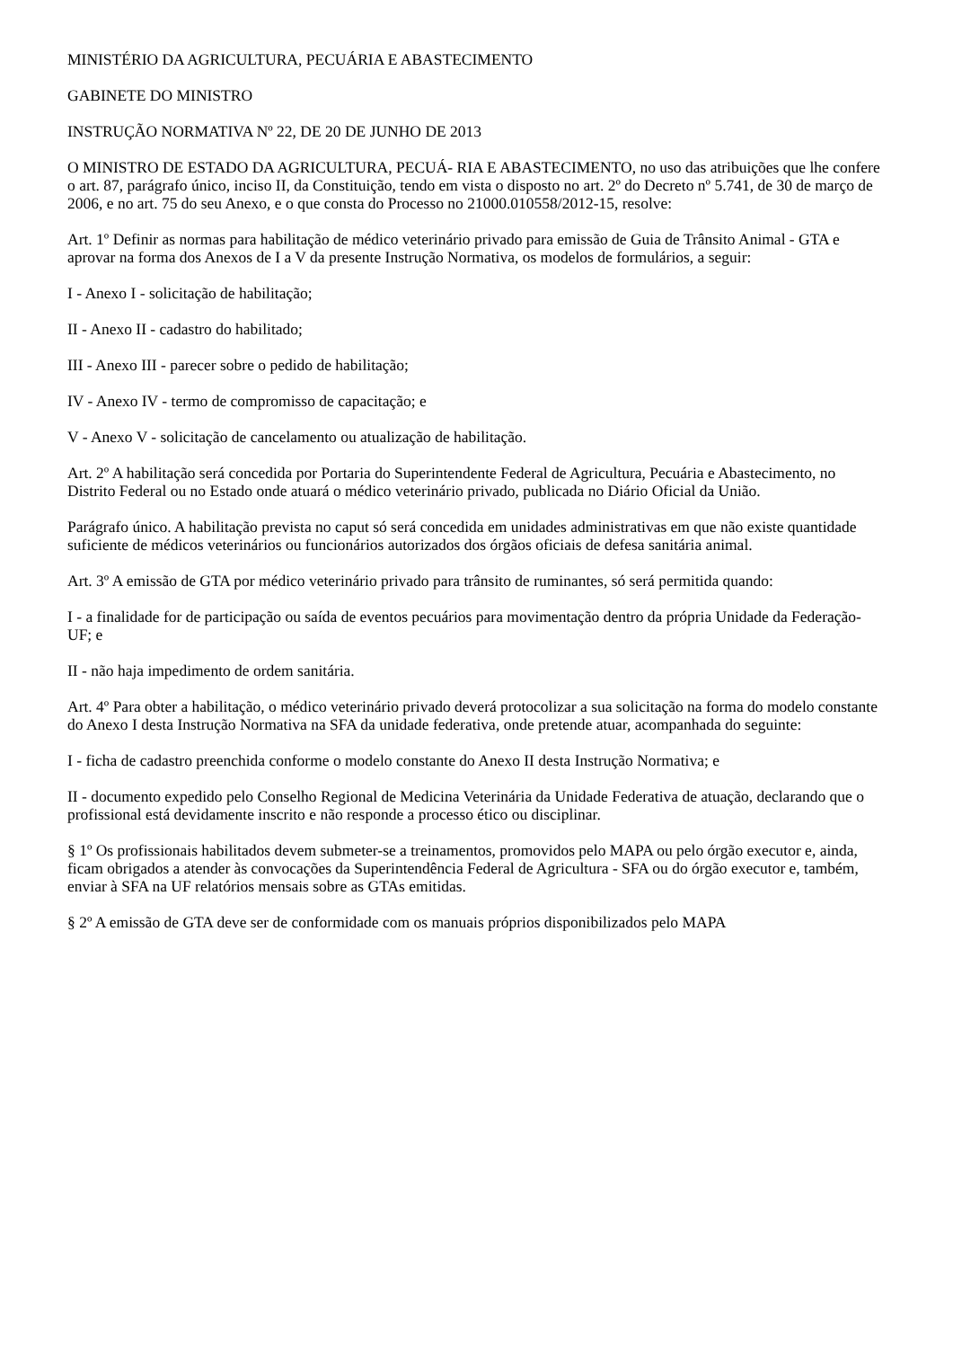MINISTÉRIO DA AGRICULTURA, PECUÁRIA E ABASTECIMENTO
GABINETE DO MINISTRO
INSTRUÇÃO NORMATIVA Nº 22, DE 20 DE JUNHO DE 2013
O MINISTRO DE ESTADO DA AGRICULTURA, PECUÁ- RIA E ABASTECIMENTO, no uso das atribuições que lhe confere o art. 87, parágrafo único, inciso II, da Constituição, tendo em vista o disposto no art. 2º do Decreto nº 5.741, de 30 de março de 2006, e no art. 75 do seu Anexo, e o que consta do Processo no 21000.010558/2012-15, resolve:
Art. 1º Definir as normas para habilitação de médico veterinário privado para emissão de Guia de Trânsito Animal - GTA e aprovar na forma dos Anexos de I a V da presente Instrução Normativa, os modelos de formulários, a seguir:
I - Anexo I - solicitação de habilitação;
II - Anexo II - cadastro do habilitado;
III - Anexo III - parecer sobre o pedido de habilitação;
IV - Anexo IV - termo de compromisso de capacitação; e
V - Anexo V - solicitação de cancelamento ou atualização de habilitação.
Art. 2º A habilitação será concedida por Portaria do Superintendente Federal de Agricultura, Pecuária e Abastecimento, no Distrito Federal ou no Estado onde atuará o médico veterinário privado, publicada no Diário Oficial da União.
Parágrafo único. A habilitação prevista no caput só será concedida em unidades administrativas em que não existe quantidade suficiente de médicos veterinários ou funcionários autorizados dos órgãos oficiais de defesa sanitária animal.
Art. 3º A emissão de GTA por médico veterinário privado para trânsito de ruminantes, só será permitida quando:
I - a finalidade for de participação ou saída de eventos pecuários para movimentação dentro da própria Unidade da Federação- UF; e
II - não haja impedimento de ordem sanitária.
Art. 4º Para obter a habilitação, o médico veterinário privado deverá protocolizar a sua solicitação na forma do modelo constante do Anexo I desta Instrução Normativa na SFA da unidade federativa, onde pretende atuar, acompanhada do seguinte:
I - ficha de cadastro preenchida conforme o modelo constante do Anexo II desta Instrução Normativa; e
II - documento expedido pelo Conselho Regional de Medicina Veterinária da Unidade Federativa de atuação, declarando que o profissional está devidamente inscrito e não responde a processo ético ou disciplinar.
§ 1º Os profissionais habilitados devem submeter-se a treinamentos, promovidos pelo MAPA ou pelo órgão executor e, ainda, ficam obrigados a atender às convocações da Superintendência Federal de Agricultura - SFA ou do órgão executor e, também, enviar à SFA na UF relatórios mensais sobre as GTAs emitidas.
§ 2º A emissão de GTA deve ser de conformidade com os manuais próprios disponibilizados pelo MAPA